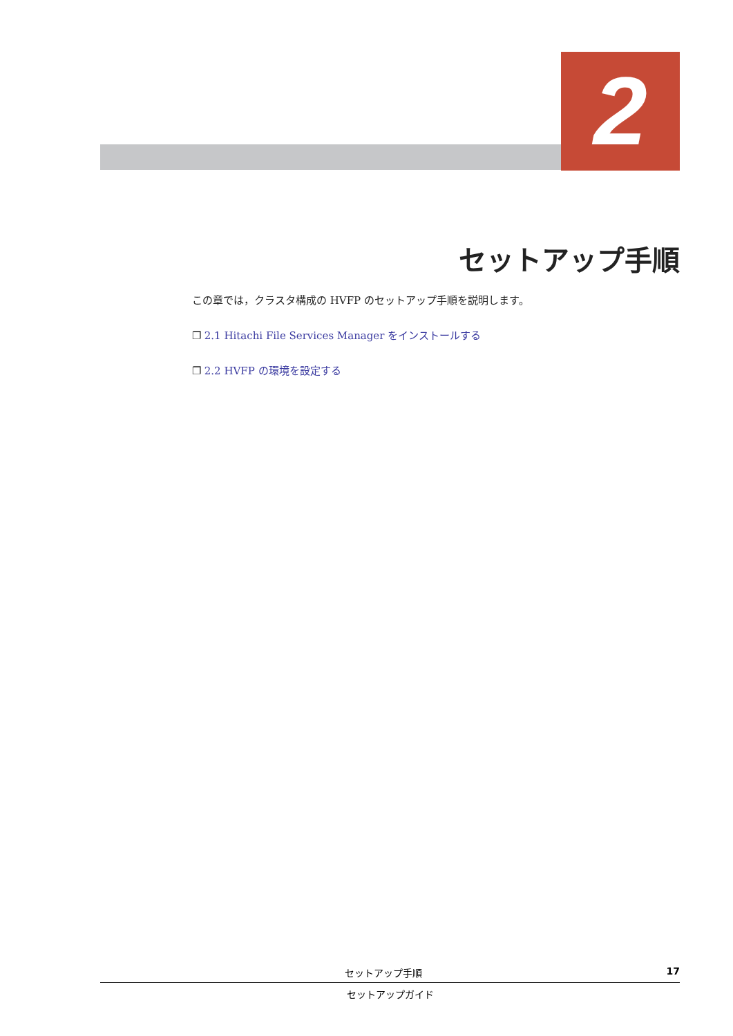2
セットアップ手順
この章では，クラスタ構成の HVFP のセットアップ手順を説明します。
❐ 2.1 Hitachi File Services Manager をインストールする
❐ 2.2 HVFP の環境を設定する
セットアップ手順 17
セットアップガイド